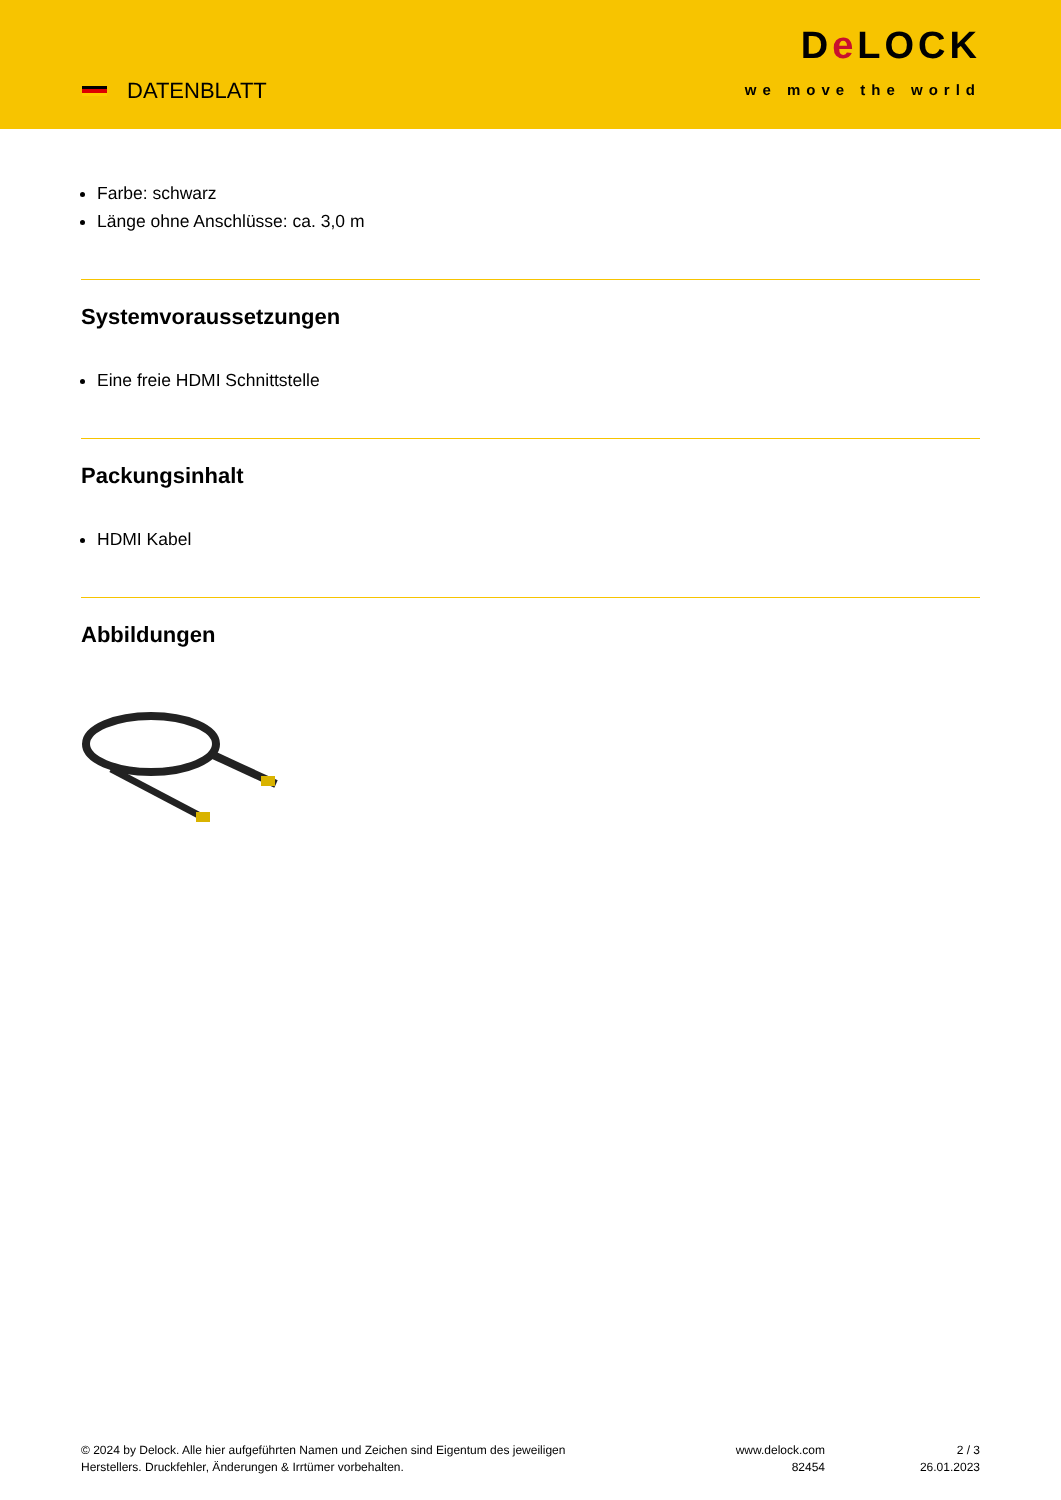DATENBLATT
De LOCK
we move the world
Farbe: schwarz
Länge ohne Anschlüsse: ca. 3,0 m
Systemvoraussetzungen
Eine freie HDMI Schnittstelle
Packungsinhalt
HDMI Kabel
Abbildungen
© 2024 by Delock. Alle hier aufgeführten Namen und Zeichen sind Eigentum des jeweiligen
Herstellers. Druckfehler, Änderungen & Irrtümer vorbehalten.
www.delock.com
82454
2 / 3
26.01.2023